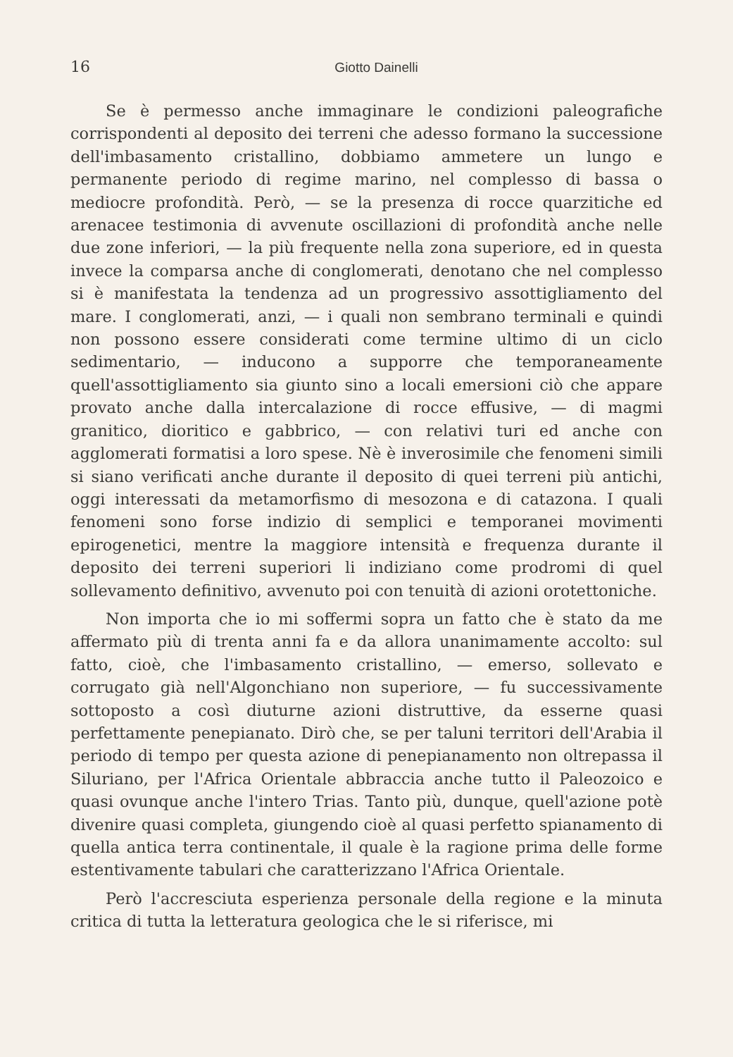16 Giotto Dainelli
Se è permesso anche immaginare le condizioni paleografiche corrispondenti al deposito dei terreni che adesso formano la successione dell'imbasamento cristallino, dobbiamo ammetere un lungo e permanente periodo di regime marino, nel complesso di bassa o mediocre profondità. Però, — se la presenza di rocce quarzitiche ed arenacee testimonia di avvenute oscillazioni di profondità anche nelle due zone inferiori, — la più frequente nella zona superiore, ed in questa invece la comparsa anche di conglomerati, denotano che nel complesso si è manifestata la tendenza ad un progressivo assottigliamento del mare. I conglomerati, anzi, — i quali non sembrano terminali e quindi non possono essere considerati come termine ultimo di un ciclo sedimentario, — inducono a supporre che temporaneamente quell'assottigliamento sia giunto sino a locali emersioni ciò che appare provato anche dalla intercalazione di rocce effusive, — di magmi granitico, dioritico e gabbrico, — con relativi turi ed anche con agglomerati formatisi a loro spese. Nè è inverosimile che fenomeni simili si siano verificati anche durante il deposito di quei terreni più antichi, oggi interessati da metamorfismo di mesozona e di catazona. I quali fenomeni sono forse indizio di semplici e temporanei movimenti epirogenetici, mentre la maggiore intensità e frequenza durante il deposito dei terreni superiori li indiziano come prodromi di quel sollevamento definitivo, avvenuto poi con tenuità di azioni orotettoniche.
Non importa che io mi soffermi sopra un fatto che è stato da me affermato più di trenta anni fa e da allora unanimamente accolto: sul fatto, cioè, che l'imbasamento cristallino, — emerso, sollevato e corrugato già nell'Algonchiano non superiore, — fu successivamente sottoposto a così diuturne azioni distruttive, da esserne quasi perfettamente penepianato. Dirò che, se per taluni territori dell'Arabia il periodo di tempo per questa azione di penepianamento non oltrepassa il Siluriano, per l'Africa Orientale abbraccia anche tutto il Paleozoico e quasi ovunque anche l'intero Trias. Tanto più, dunque, quell'azione potè divenire quasi completa, giungendo cioè al quasi perfetto spianamento di quella antica terra continentale, il quale è la ragione prima delle forme estentivamente tabulari che caratterizzano l'Africa Orientale.
Però l'accresciuta esperienza personale della regione e la minuta critica di tutta la letteratura geologica che le si riferisce, mi